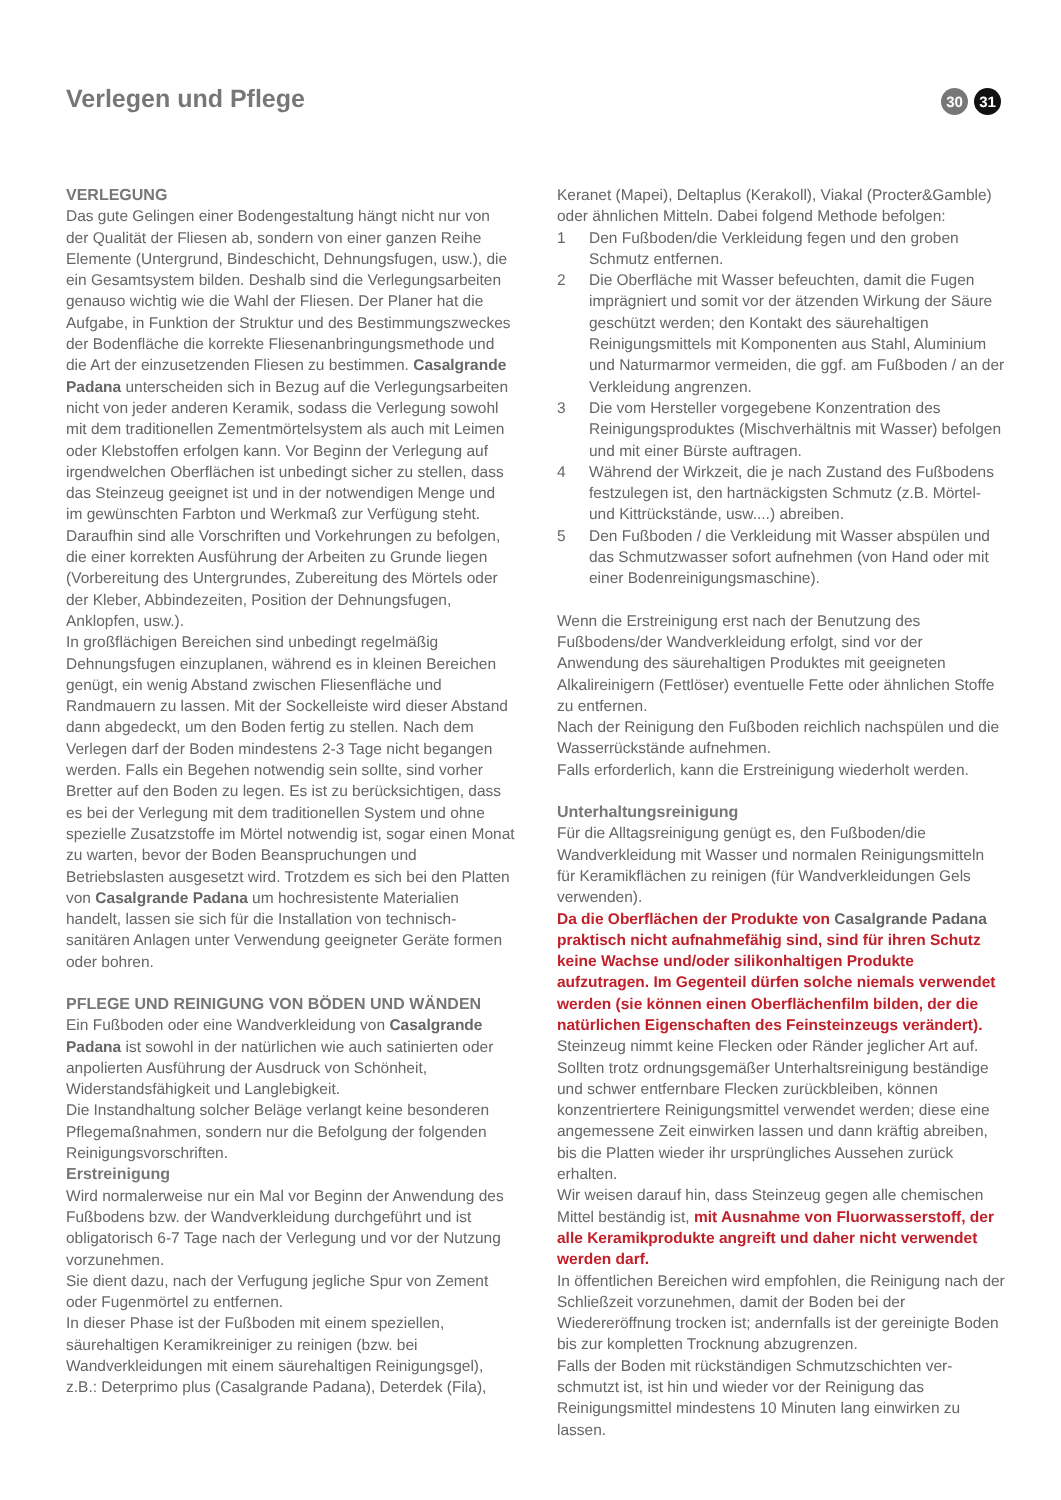Verlegen und Pflege
30 31
VERLEGUNG
Das gute Gelingen einer Bodengestaltung hängt nicht nur von der Qualität der Fliesen ab, sondern von einer ganzen Reihe Elemente (Untergrund, Bindeschicht, Dehnungsfugen, usw.), die ein Gesamtsystem bilden. Deshalb sind die Verlegungsarbeiten genauso wichtig wie die Wahl der Fliesen. Der Planer hat die Aufgabe, in Funktion der Struktur und des Bestimmungszweckes der Bodenfläche die korrekte Fliesenanbringungsmethode und die Art der einzusetzenden Fliesen zu bestimmen. Casalgrande Padana unterscheiden sich in Bezug auf die Verlegungsarbeiten nicht von jeder anderen Keramik, sodass die Verlegung sowohl mit dem traditionellen Zementmörtelsystem als auch mit Leimen oder Klebstoffen erfolgen kann. Vor Beginn der Verlegung auf irgendwelchen Oberflächen ist unbedingt sicher zu stellen, dass das Steinzeug geeignet ist und in der notwendigen Menge und im gewünschten Farbton und Werkmaß zur Verfügung steht.
Daraufhin sind alle Vorschriften und Vorkehrungen zu befolgen, die einer korrekten Ausführung der Arbeiten zu Grunde liegen (Vorbereitung des Untergrundes, Zubereitung des Mörtels oder der Kleber, Abbindezeiten, Position der Dehnungsfugen, Anklopfen, usw.).
In großflächigen Bereichen sind unbedingt regelmäßig Dehnungsfugen einzuplanen, während es in kleinen Bereichen genügt, ein wenig Abstand zwischen Fliesenfläche und Randmauern zu lassen. Mit der Sockelleiste wird dieser Abstand dann abgedeckt, um den Boden fertig zu stellen. Nach dem Verlegen darf der Boden mindestens 2-3 Tage nicht begangen werden. Falls ein Begehen notwendig sein sollte, sind vorher Bretter auf den Boden zu legen. Es ist zu berücksichtigen, dass es bei der Verlegung mit dem traditionellen System und ohne spezielle Zusatzstoffe im Mörtel notwendig ist, sogar einen Monat zu warten, bevor der Boden Beanspruchungen und Betriebslasten ausgesetzt wird. Trotzdem es sich bei den Platten von Casalgrande Padana um hochresistente Materialien handelt, lassen sie sich für die Installation von technisch-sanitären Anlagen unter Verwendung geeigneter Geräte formen oder bohren.
PFLEGE UND REINIGUNG VON BÖDEN UND WÄNDEN
Ein Fußboden oder eine Wandverkleidung von Casalgrande Padana ist sowohl in der natürlichen wie auch satinierten oder anpolierten Ausführung der Ausdruck von Schönheit, Widerstandsfähigkeit und Langlebigkeit.
Die Instandhaltung solcher Beläge verlangt keine besonderen Pflegemaßnahmen, sondern nur die Befolgung der folgenden Reinigungsvorschriften.
Erstreinigung
Wird normalerweise nur ein Mal vor Beginn der Anwendung des Fußbodens bzw. der Wandverkleidung durchgeführt und ist obligatorisch 6-7 Tage nach der Verlegung und vor der Nutzung vorzunehmen.
Sie dient dazu, nach der Verfugung jegliche Spur von Zement oder Fugenmörtel zu entfernen.
In dieser Phase ist der Fußboden mit einem speziellen, säurehaltigen Keramikreiniger zu reinigen (bzw. bei Wandverkleidungen mit einem säurehaltigen Reinigungsgel), z.B.: Deterprimo plus (Casalgrande Padana), Deterdek (Fila),
Keranet (Mapei), Deltaplus (Kerakoll), Viakal (Procter&Gamble) oder ähnlichen Mitteln. Dabei folgend Methode befolgen:
1 Den Fußboden/die Verkleidung fegen und den groben Schmutz entfernen.
2 Die Oberfläche mit Wasser befeuchten, damit die Fugen imprägniert und somit vor der ätzenden Wirkung der Säure geschützt werden; den Kontakt des säurehaltigen Reinigungsmittels mit Komponenten aus Stahl, Aluminium und Naturmarmor vermeiden, die ggf. am Fußboden / an der Verkleidung angrenzen.
3 Die vom Hersteller vorgegebene Konzentration des Reinigungsproduktes (Mischverhältnis mit Wasser) befolgen und mit einer Bürste auftragen.
4 Während der Wirkzeit, die je nach Zustand des Fußbodens festzulegen ist, den hartnäckigsten Schmutz (z.B. Mörtel- und Kittrückstände, usw....) abreiben.
5 Den Fußboden / die Verkleidung mit Wasser abspülen und das Schmutzwasser sofort aufnehmen (von Hand oder mit einer Bodenreinigungsmaschine).
Wenn die Erstreinigung erst nach der Benutzung des Fußbodens/der Wandverkleidung erfolgt, sind vor der Anwendung des säurehaltigen Produktes mit geeigneten Alkalireinigern (Fettlöser) eventuelle Fette oder ähnlichen Stoffe zu entfernen.
Nach der Reinigung den Fußboden reichlich nachspülen und die Wasserrückstände aufnehmen.
Falls erforderlich, kann die Erstreinigung wiederholt werden.
Unterhaltungsreinigung
Für die Alltagsreinigung genügt es, den Fußboden/die Wandverkleidung mit Wasser und normalen Reinigungsmitteln für Keramikflächen zu reinigen (für Wandverkleidungen Gels verwenden).
Da die Oberflächen der Produkte von Casalgrande Padana praktisch nicht aufnahmefähig sind, sind für ihren Schutz keine Wachse und/oder silikonhaltigen Produkte aufzutragen. Im Gegenteil dürfen solche niemals verwendet werden (sie können einen Oberflächenfilm bilden, der die natürlichen Eigenschaften des Feinsteinzeugs verändert).
Steinzeug nimmt keine Flecken oder Ränder jeglicher Art auf. Sollten trotz ordnungsgemäßer Unterhaltsreinigung beständige und schwer entfernbare Flecken zurückbleiben, können konzentriertere Reinigungsmittel verwendet werden; diese eine angemessene Zeit einwirken lassen und dann kräftig abreiben, bis die Platten wieder ihr ursprüngliches Aussehen zurück erhalten.
Wir weisen darauf hin, dass Steinzeug gegen alle chemischen Mittel beständig ist, mit Ausnahme von Fluorwasserstoff, der alle Keramikprodukte angreift und daher nicht verwendet werden darf.
In öffentlichen Bereichen wird empfohlen, die Reinigung nach der Schließzeit vorzunehmen, damit der Boden bei der Wiedereröffnung trocken ist; andernfalls ist der gereinigte Boden bis zur kompletten Trocknung abzugrenzen.
Falls der Boden mit rückständigen Schmutzschichten ver-schmutzt ist, ist hin und wieder vor der Reinigung das Reinigungsmittel mindestens 10 Minuten lang einwirken zu lassen.